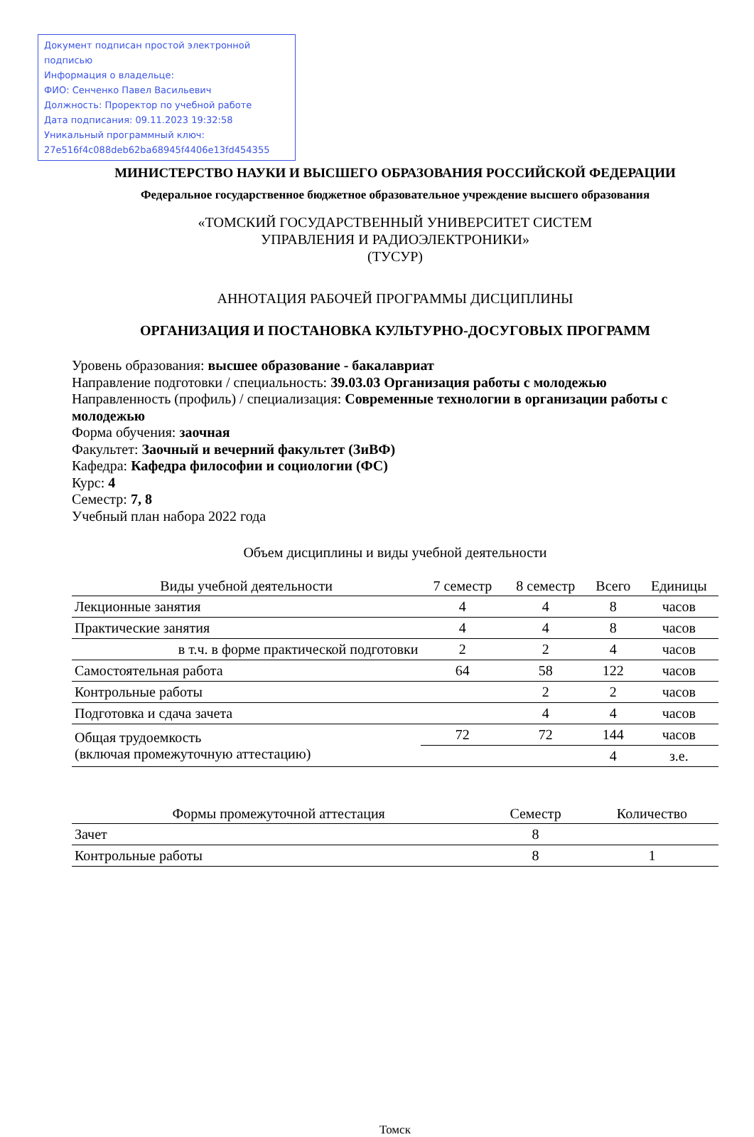Документ подписан простой электронной подписью
Информация о владельце:
ФИО: Сенченко Павел Васильевич
Должность: Проректор по учебной работе
Дата подписания: 09.11.2023 19:32:58
Уникальный программный ключ:
27e516f4c088deb62ba68945f4406e13fd454355
МИНИСТЕРСТВО НАУКИ И ВЫСШЕГО ОБРАЗОВАНИЯ РОССИЙСКОЙ ФЕДЕРАЦИИ
Федеральное государственное бюджетное образовательное учреждение высшего образования
«ТОМСКИЙ ГОСУДАРСТВЕННЫЙ УНИВЕРСИТЕТ СИСТЕМ
УПРАВЛЕНИЯ И РАДИОЭЛЕКТРОНИКИ»
(ТУСУР)
АННОТАЦИЯ РАБОЧЕЙ ПРОГРАММЫ ДИСЦИПЛИНЫ
ОРГАНИЗАЦИЯ И ПОСТАНОВКА КУЛЬТУРНО-ДОСУГОВЫХ ПРОГРАММ
Уровень образования: высшее образование - бакалавриат
Направление подготовки / специальность: 39.03.03 Организация работы с молодежью
Направленность (профиль) / специализация: Современные технологии в организации работы с молодежью
Форма обучения: заочная
Факультет: Заочный и вечерний факультет (ЗиВФ)
Кафедра: Кафедра философии и социологии (ФС)
Курс: 4
Семестр: 7, 8
Учебный план набора 2022 года
Объем дисциплины и виды учебной деятельности
| Виды учебной деятельности | 7 семестр | 8 семестр | Всего | Единицы |
| --- | --- | --- | --- | --- |
| Лекционные занятия | 4 | 4 | 8 | часов |
| Практические занятия | 4 | 4 | 8 | часов |
| в т.ч. в форме практической подготовки | 2 | 2 | 4 | часов |
| Самостоятельная работа | 64 | 58 | 122 | часов |
| Контрольные работы | | 2 | 2 | часов |
| Подготовка и сдача зачета | | 4 | 4 | часов |
| Общая трудоемкость (включая промежуточную аттестацию) | 72 | 72 | 144 | часов |
| | | | 4 | з.е. |
| Формы промежуточной аттестация | Семестр | Количество |
| --- | --- | --- |
| Зачет | 8 | |
| Контрольные работы | 8 | 1 |
Томск